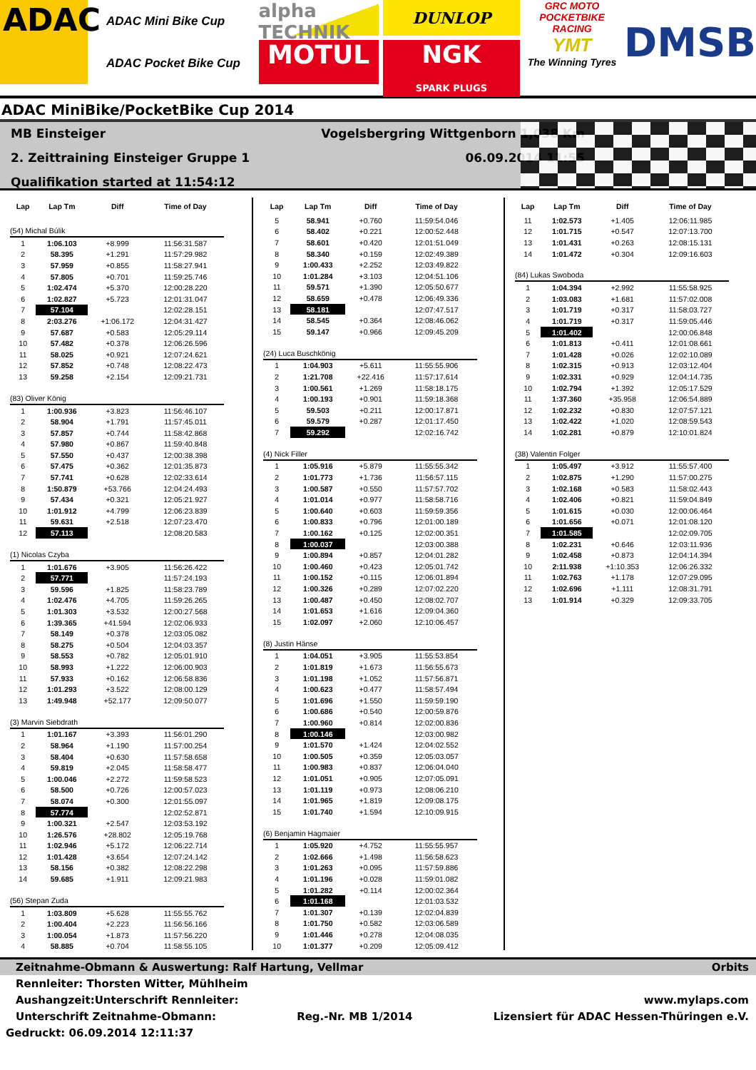ADAC
ADAC Mini Bike Cup
ADAC Pocket Bike Cup
alpha TECHNIK
MOTUL
DUNLOP
NGK
SPARK PLUGS
GRC MOTO
POCKETBIKE RACING
YMT
The Winning Tyres
DMSB
ADAC MiniBike/PocketBike Cup 2014
MB Einsteiger Vogelsbergring Wittgenborn 1,038 Km
2. Zeittraining Einsteiger Gruppe 1 06.09.2014 11:55
Qualifikation started at 11:54:12
| Lap | Lap Tm | Diff | Time of Day |
| --- | --- | --- | --- |
| (54) Michal Búlik | | | |
| 1 | 1:06.103 | +8.999 | 11:56:31.587 |
| 2 | 58.395 | +1.291 | 11:57:29.982 |
| 3 | 57.959 | +0.855 | 11:58:27.941 |
| 4 | 57.805 | +0.701 | 11:59:25.746 |
| 5 | 1:02.474 | +5.370 | 12:00:28.220 |
| 6 | 1:02.827 | +5.723 | 12:01:31.047 |
| 7 | 57.104 | | 12:02:28.151 |
| 8 | 2:03.276 | +1:06.172 | 12:04:31.427 |
| 9 | 57.687 | +0.583 | 12:05:29.114 |
| 10 | 57.482 | +0.378 | 12:06:26.596 |
| 11 | 58.025 | +0.921 | 12:07:24.621 |
| 12 | 57.852 | +0.748 | 12:08:22.473 |
| 13 | 59.258 | +2.154 | 12:09:21.731 |
| (83) Oliver König | | | |
| 1 | 1:00.936 | +3.823 | 11:56:46.107 |
| 2 | 58.904 | +1.791 | 11:57:45.011 |
| 3 | 57.857 | +0.744 | 11:58:42.868 |
| 4 | 57.980 | +0.867 | 11:59:40.848 |
| 5 | 57.550 | +0.437 | 12:00:38.398 |
| 6 | 57.475 | +0.362 | 12:01:35.873 |
| 7 | 57.741 | +0.628 | 12:02:33.614 |
| 8 | 1:50.879 | +53.766 | 12:04:24.493 |
| 9 | 57.434 | +0.321 | 12:05:21.927 |
| 10 | 1:01.912 | +4.799 | 12:06:23.839 |
| 11 | 59.631 | +2.518 | 12:07:23.470 |
| 12 | 57.113 | | 12:08:20.583 |
| (1) Nicolas Czyba | | | |
| 1 | 1:01.676 | +3.905 | 11:56:26.422 |
| 2 | 57.771 | | 11:57:24.193 |
| 3 | 59.596 | +1.825 | 11:58:23.789 |
| 4 | 1:02.476 | +4.705 | 11:59:26.265 |
| 5 | 1:01.303 | +3.532 | 12:00:27.568 |
| 6 | 1:39.365 | +41.594 | 12:02:06.933 |
| 7 | 58.149 | +0.378 | 12:03:05.082 |
| 8 | 58.275 | +0.504 | 12:04:03.357 |
| 9 | 58.553 | +0.782 | 12:05:01.910 |
| 10 | 58.993 | +1.222 | 12:06:00.903 |
| 11 | 57.933 | +0.162 | 12:06:58.836 |
| 12 | 1:01.293 | +3.522 | 12:08:00.129 |
| 13 | 1:49.948 | +52.177 | 12:09:50.077 |
| (3) Marvin Siebdrath | | | |
| 1 | 1:01.167 | +3.393 | 11:56:01.290 |
| 2 | 58.964 | +1.190 | 11:57:00.254 |
| 3 | 58.404 | +0.630 | 11:57:58.658 |
| 4 | 59.819 | +2.045 | 11:58:58.477 |
| 5 | 1:00.046 | +2.272 | 11:59:58.523 |
| 6 | 58.500 | +0.726 | 12:00:57.023 |
| 7 | 58.074 | +0.300 | 12:01:55.097 |
| 8 | 57.774 | | 12:02:52.871 |
| 9 | 1:00.321 | +2.547 | 12:03:53.192 |
| 10 | 1:26.576 | +28.802 | 12:05:19.768 |
| 11 | 1:02.946 | +5.172 | 12:06:22.714 |
| 12 | 1:01.428 | +3.654 | 12:07:24.142 |
| 13 | 58.156 | +0.382 | 12:08:22.298 |
| 14 | 59.685 | +1.911 | 12:09:21.983 |
| (56) Stepan Zuda | | | |
| 1 | 1:03.809 | +5.628 | 11:55:55.762 |
| 2 | 1:00.404 | +2.223 | 11:56:56.166 |
| 3 | 1:00.054 | +1.873 | 11:57:56.220 |
| 4 | 58.885 | +0.704 | 11:58:55.105 |
| Lap | Lap Tm | Diff | Time of Day |
| --- | --- | --- | --- |
| 5 | 58.941 | +0.760 | 11:59:54.046 |
| 6 | 58.402 | +0.221 | 12:00:52.448 |
| 7 | 58.601 | +0.420 | 12:01:51.049 |
| 8 | 58.340 | +0.159 | 12:02:49.389 |
| 9 | 1:00.433 | +2.252 | 12:03:49.822 |
| 10 | 1:01.284 | +3.103 | 12:04:51.106 |
| 11 | 59.571 | +1.390 | 12:05:50.677 |
| 12 | 58.659 | +0.478 | 12:06:49.336 |
| 13 | 58.181 | | 12:07:47.517 |
| 14 | 58.545 | +0.364 | 12:08:46.062 |
| 15 | 59.147 | +0.966 | 12:09:45.209 |
| (24) Luca Buschkönig | | | |
| 1 | 1:04.903 | +5.611 | 11:55:55.906 |
| 2 | 1:21.708 | +22.416 | 11:57:17.614 |
| 3 | 1:00.561 | +1.269 | 11:58:18.175 |
| 4 | 1:00.193 | +0.901 | 11:59:18.368 |
| 5 | 59.503 | +0.211 | 12:00:17.871 |
| 6 | 59.579 | +0.287 | 12:01:17.450 |
| 7 | 59.292 | | 12:02:16.742 |
| (4) Nick Filler | | | |
| 1 | 1:05.916 | +5.879 | 11:55:55.342 |
| 2 | 1:01.773 | +1.736 | 11:56:57.115 |
| 3 | 1:00.587 | +0.550 | 11:57:57.702 |
| 4 | 1:01.014 | +0.977 | 11:58:58.716 |
| 5 | 1:00.640 | +0.603 | 11:59:59.356 |
| 6 | 1:00.833 | +0.796 | 12:01:00.189 |
| 7 | 1:00.162 | +0.125 | 12:02:00.351 |
| 8 | 1:00.037 | | 12:03:00.388 |
| 9 | 1:00.894 | +0.857 | 12:04:01.282 |
| 10 | 1:00.460 | +0.423 | 12:05:01.742 |
| 11 | 1:00.152 | +0.115 | 12:06:01.894 |
| 12 | 1:00.326 | +0.289 | 12:07:02.220 |
| 13 | 1:00.487 | +0.450 | 12:08:02.707 |
| 14 | 1:01.653 | +1.616 | 12:09:04.360 |
| 15 | 1:02.097 | +2.060 | 12:10:06.457 |
| (8) Justin Hänse | | | |
| 1 | 1:04.051 | +3.905 | 11:55:53.854 |
| 2 | 1:01.819 | +1.673 | 11:56:55.673 |
| 3 | 1:01.198 | +1.052 | 11:57:56.871 |
| 4 | 1:00.623 | +0.477 | 11:58:57.494 |
| 5 | 1:01.696 | +1.550 | 11:59:59.190 |
| 6 | 1:00.686 | +0.540 | 12:00:59.876 |
| 7 | 1:00.960 | +0.814 | 12:02:00.836 |
| 8 | 1:00.146 | | 12:03:00.982 |
| 9 | 1:01.570 | +1.424 | 12:04:02.552 |
| 10 | 1:00.505 | +0.359 | 12:05:03.057 |
| 11 | 1:00.983 | +0.837 | 12:06:04.040 |
| 12 | 1:01.051 | +0.905 | 12:07:05.091 |
| 13 | 1:01.119 | +0.973 | 12:08:06.210 |
| 14 | 1:01.965 | +1.819 | 12:09:08.175 |
| 15 | 1:01.740 | +1.594 | 12:10:09.915 |
| (6) Benjamin Hagmaier | | | |
| 1 | 1:05.920 | +4.752 | 11:55:55.957 |
| 2 | 1:02.666 | +1.498 | 11:56:58.623 |
| 3 | 1:01.263 | +0.095 | 11:57:59.886 |
| 4 | 1:01.196 | +0.028 | 11:59:01.082 |
| 5 | 1:01.282 | +0.114 | 12:00:02.364 |
| 6 | 1:01.168 | | 12:01:03.532 |
| 7 | 1:01.307 | +0.139 | 12:02:04.839 |
| 8 | 1:01.750 | +0.582 | 12:03:06.589 |
| 9 | 1:01.446 | +0.278 | 12:04:08.035 |
| 10 | 1:01.377 | +0.209 | 12:05:09.412 |
| Lap | Lap Tm | Diff | Time of Day |
| --- | --- | --- | --- |
| 11 | 1:02.573 | +1.405 | 12:06:11.985 |
| 12 | 1:01.715 | +0.547 | 12:07:13.700 |
| 13 | 1:01.431 | +0.263 | 12:08:15.131 |
| 14 | 1:01.472 | +0.304 | 12:09:16.603 |
| (84) Lukas Swoboda | | | |
| 1 | 1:04.394 | +2.992 | 11:55:58.925 |
| 2 | 1:03.083 | +1.681 | 11:57:02.008 |
| 3 | 1:01.719 | +0.317 | 11:58:03.727 |
| 4 | 1:01.719 | +0.317 | 11:59:05.446 |
| 5 | 1:01.402 | | 12:00:06.848 |
| 6 | 1:01.813 | +0.411 | 12:01:08.661 |
| 7 | 1:01.428 | +0.026 | 12:02:10.089 |
| 8 | 1:02.315 | +0.913 | 12:03:12.404 |
| 9 | 1:02.331 | +0.929 | 12:04:14.735 |
| 10 | 1:02.794 | +1.392 | 12:05:17.529 |
| 11 | 1:37.360 | +35.958 | 12:06:54.889 |
| 12 | 1:02.232 | +0.830 | 12:07:57.121 |
| 13 | 1:02.422 | +1.020 | 12:08:59.543 |
| 14 | 1:02.281 | +0.879 | 12:10:01.824 |
| (38) Valentin Folger | | | |
| 1 | 1:05.497 | +3.912 | 11:55:57.400 |
| 2 | 1:02.875 | +1.290 | 11:57:00.275 |
| 3 | 1:02.168 | +0.583 | 11:58:02.443 |
| 4 | 1:02.406 | +0.821 | 11:59:04.849 |
| 5 | 1:01.615 | +0.030 | 12:00:06.464 |
| 6 | 1:01.656 | +0.071 | 12:01:08.120 |
| 7 | 1:01.585 | | 12:02:09.705 |
| 8 | 1:02.231 | +0.646 | 12:03:11.936 |
| 9 | 1:02.458 | +0.873 | 12:04:14.394 |
| 10 | 2:11.938 | +1:10.353 | 12:06:26.332 |
| 11 | 1:02.763 | +1.178 | 12:07:29.095 |
| 12 | 1:02.696 | +1.111 | 12:08:31.791 |
| 13 | 1:01.914 | +0.329 | 12:09:33.705 |
Zeitnahme-Obmann & Auswertung: Ralf Hartung, Vellmar Orbits
Rennleiter: Thorsten Witter, Mühlheim
Aushangzeit: Unterschrift Rennleiter: www.mylaps.com
Unterschrift Zeitnahme-Obmann: Reg.-Nr. MB 1/2014 Lizensiert für ADAC Hessen-Thüringen e.V.
Gedruckt: 06.09.2014 12:11:37